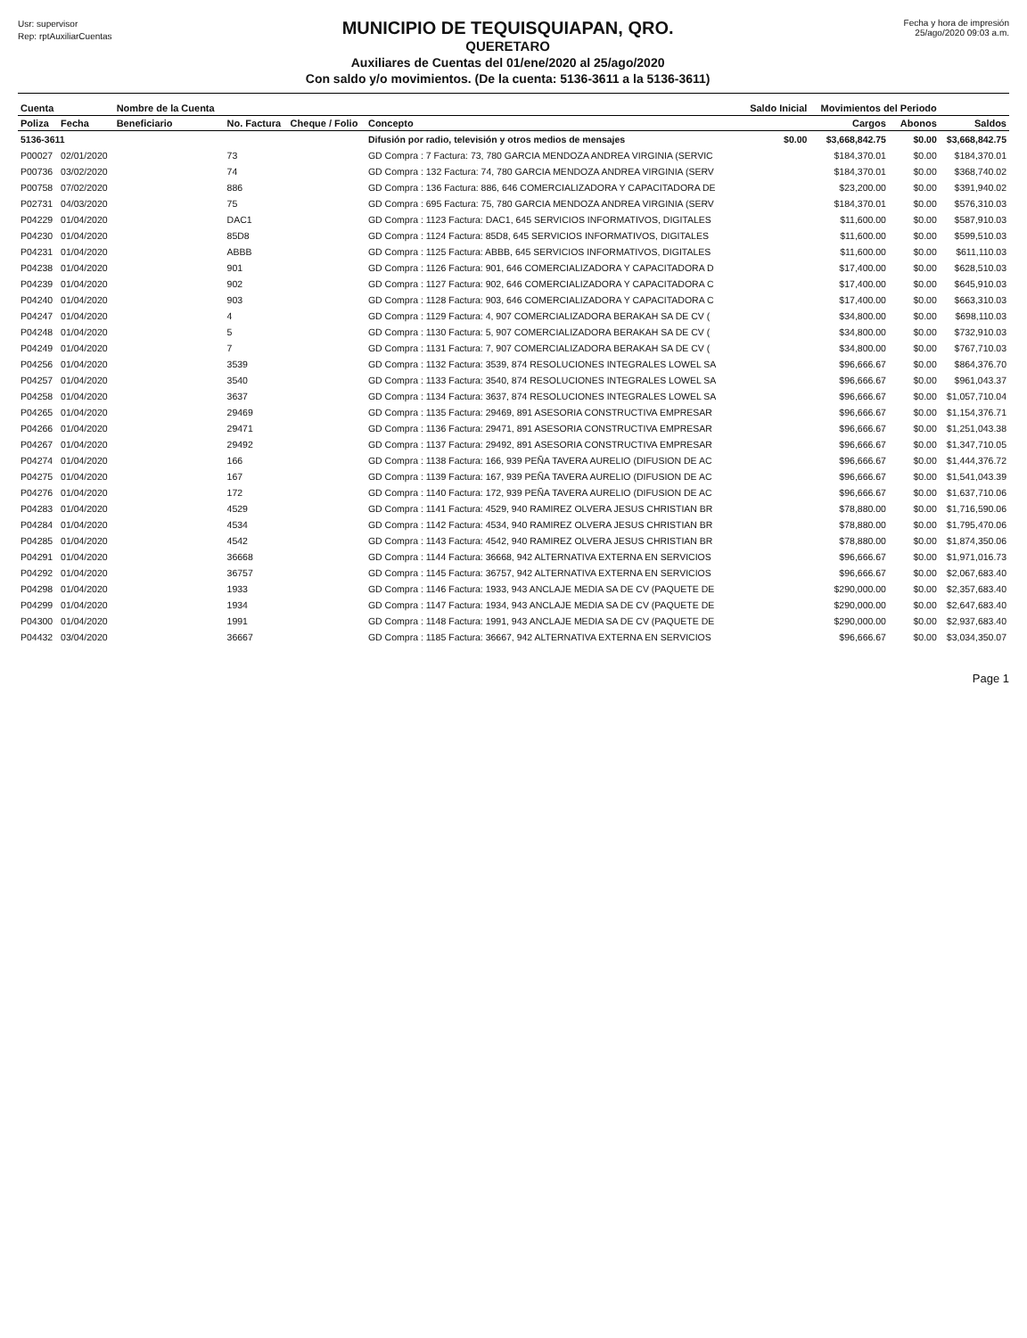Usr: supervisor
Rep: rptAuxiliarCuentas
MUNICIPIO DE TEQUISQUIAPAN, QRO.
QUERETARO
Auxiliares de Cuentas del 01/ene/2020 al 25/ago/2020
Con saldo y/o movimientos. (De la cuenta: 5136-3611 a la 5136-3611)
Fecha y hora de impresión
25/ago/2020 09:03 a.m.
| Cuenta | | Nombre de la Cuenta | | | | Saldo Inicial | Movimientos del Periodo | | |
| --- | --- | --- | --- | --- | --- | --- | --- | --- | --- |
| Poliza | Fecha | Beneficiario | No. Factura | Cheque / Folio | Concepto | | Cargos | Abonos | Saldos |
| 5136-3611 | | | | | Difusión por radio, televisión y otros medios de mensajes | $0.00 | $3,668,842.75 | $0.00 | $3,668,842.75 |
| P00027 | 02/01/2020 | | 73 | | GD Compra : 7 Factura: 73, 780 GARCIA MENDOZA ANDREA VIRGINIA (SERVIC | | $184,370.01 | $0.00 | $184,370.01 |
| P00736 | 03/02/2020 | | 74 | | GD Compra : 132 Factura: 74, 780 GARCIA MENDOZA ANDREA VIRGINIA (SERV | | $184,370.01 | $0.00 | $368,740.02 |
| P00758 | 07/02/2020 | | 886 | | GD Compra : 136 Factura: 886, 646 COMERCIALIZADORA Y CAPACITADORA DE | | $23,200.00 | $0.00 | $391,940.02 |
| P02731 | 04/03/2020 | | 75 | | GD Compra : 695 Factura: 75, 780 GARCIA MENDOZA ANDREA VIRGINIA (SERV | | $184,370.01 | $0.00 | $576,310.03 |
| P04229 | 01/04/2020 | | DAC1 | | GD Compra : 1123 Factura: DAC1, 645 SERVICIOS INFORMATIVOS, DIGITALES | | $11,600.00 | $0.00 | $587,910.03 |
| P04230 | 01/04/2020 | | 85D8 | | GD Compra : 1124 Factura: 85D8, 645 SERVICIOS INFORMATIVOS, DIGITALES | | $11,600.00 | $0.00 | $599,510.03 |
| P04231 | 01/04/2020 | | ABBB | | GD Compra : 1125 Factura: ABBB, 645 SERVICIOS INFORMATIVOS, DIGITALES | | $11,600.00 | $0.00 | $611,110.03 |
| P04238 | 01/04/2020 | | 901 | | GD Compra : 1126 Factura: 901, 646 COMERCIALIZADORA Y CAPACITADORA D | | $17,400.00 | $0.00 | $628,510.03 |
| P04239 | 01/04/2020 | | 902 | | GD Compra : 1127 Factura: 902, 646 COMERCIALIZADORA Y CAPACITADORA C | | $17,400.00 | $0.00 | $645,910.03 |
| P04240 | 01/04/2020 | | 903 | | GD Compra : 1128 Factura: 903, 646 COMERCIALIZADORA Y CAPACITADORA C | | $17,400.00 | $0.00 | $663,310.03 |
| P04247 | 01/04/2020 | | 4 | | GD Compra : 1129 Factura: 4, 907 COMERCIALIZADORA BERAKAH SA DE CV ( | | $34,800.00 | $0.00 | $698,110.03 |
| P04248 | 01/04/2020 | | 5 | | GD Compra : 1130 Factura: 5, 907 COMERCIALIZADORA BERAKAH SA DE CV ( | | $34,800.00 | $0.00 | $732,910.03 |
| P04249 | 01/04/2020 | | 7 | | GD Compra : 1131 Factura: 7, 907 COMERCIALIZADORA BERAKAH SA DE CV ( | | $34,800.00 | $0.00 | $767,710.03 |
| P04256 | 01/04/2020 | | 3539 | | GD Compra : 1132 Factura: 3539, 874 RESOLUCIONES INTEGRALES LOWEL SA | | $96,666.67 | $0.00 | $864,376.70 |
| P04257 | 01/04/2020 | | 3540 | | GD Compra : 1133 Factura: 3540, 874 RESOLUCIONES INTEGRALES LOWEL SA | | $96,666.67 | $0.00 | $961,043.37 |
| P04258 | 01/04/2020 | | 3637 | | GD Compra : 1134 Factura: 3637, 874 RESOLUCIONES INTEGRALES LOWEL SA | | $96,666.67 | $0.00 | $1,057,710.04 |
| P04265 | 01/04/2020 | | 29469 | | GD Compra : 1135 Factura: 29469, 891 ASESORIA CONSTRUCTIVA EMPRESAR | | $96,666.67 | $0.00 | $1,154,376.71 |
| P04266 | 01/04/2020 | | 29471 | | GD Compra : 1136 Factura: 29471, 891 ASESORIA CONSTRUCTIVA EMPRESAR | | $96,666.67 | $0.00 | $1,251,043.38 |
| P04267 | 01/04/2020 | | 29492 | | GD Compra : 1137 Factura: 29492, 891 ASESORIA CONSTRUCTIVA EMPRESAR | | $96,666.67 | $0.00 | $1,347,710.05 |
| P04274 | 01/04/2020 | | 166 | | GD Compra : 1138 Factura: 166, 939 PEÑA TAVERA AURELIO (DIFUSION DE AC | | $96,666.67 | $0.00 | $1,444,376.72 |
| P04275 | 01/04/2020 | | 167 | | GD Compra : 1139 Factura: 167, 939 PEÑA TAVERA AURELIO (DIFUSION DE AC | | $96,666.67 | $0.00 | $1,541,043.39 |
| P04276 | 01/04/2020 | | 172 | | GD Compra : 1140 Factura: 172, 939 PEÑA TAVERA AURELIO (DIFUSION DE AC | | $96,666.67 | $0.00 | $1,637,710.06 |
| P04283 | 01/04/2020 | | 4529 | | GD Compra : 1141 Factura: 4529, 940 RAMIREZ OLVERA JESUS CHRISTIAN BR | | $78,880.00 | $0.00 | $1,716,590.06 |
| P04284 | 01/04/2020 | | 4534 | | GD Compra : 1142 Factura: 4534, 940 RAMIREZ OLVERA JESUS CHRISTIAN BR | | $78,880.00 | $0.00 | $1,795,470.06 |
| P04285 | 01/04/2020 | | 4542 | | GD Compra : 1143 Factura: 4542, 940 RAMIREZ OLVERA JESUS CHRISTIAN BR | | $78,880.00 | $0.00 | $1,874,350.06 |
| P04291 | 01/04/2020 | | 36668 | | GD Compra : 1144 Factura: 36668, 942 ALTERNATIVA EXTERNA EN SERVICIOS | | $96,666.67 | $0.00 | $1,971,016.73 |
| P04292 | 01/04/2020 | | 36757 | | GD Compra : 1145 Factura: 36757, 942 ALTERNATIVA EXTERNA EN SERVICIOS | | $96,666.67 | $0.00 | $2,067,683.40 |
| P04298 | 01/04/2020 | | 1933 | | GD Compra : 1146 Factura: 1933, 943 ANCLAJE MEDIA SA DE CV (PAQUETE DE | | $290,000.00 | $0.00 | $2,357,683.40 |
| P04299 | 01/04/2020 | | 1934 | | GD Compra : 1147 Factura: 1934, 943 ANCLAJE MEDIA SA DE CV (PAQUETE DE | | $290,000.00 | $0.00 | $2,647,683.40 |
| P04300 | 01/04/2020 | | 1991 | | GD Compra : 1148 Factura: 1991, 943 ANCLAJE MEDIA SA DE CV (PAQUETE DE | | $290,000.00 | $0.00 | $2,937,683.40 |
| P04432 | 03/04/2020 | | 36667 | | GD Compra : 1185 Factura: 36667, 942 ALTERNATIVA EXTERNA EN SERVICIOS | | $96,666.67 | $0.00 | $3,034,350.07 |
Page 1